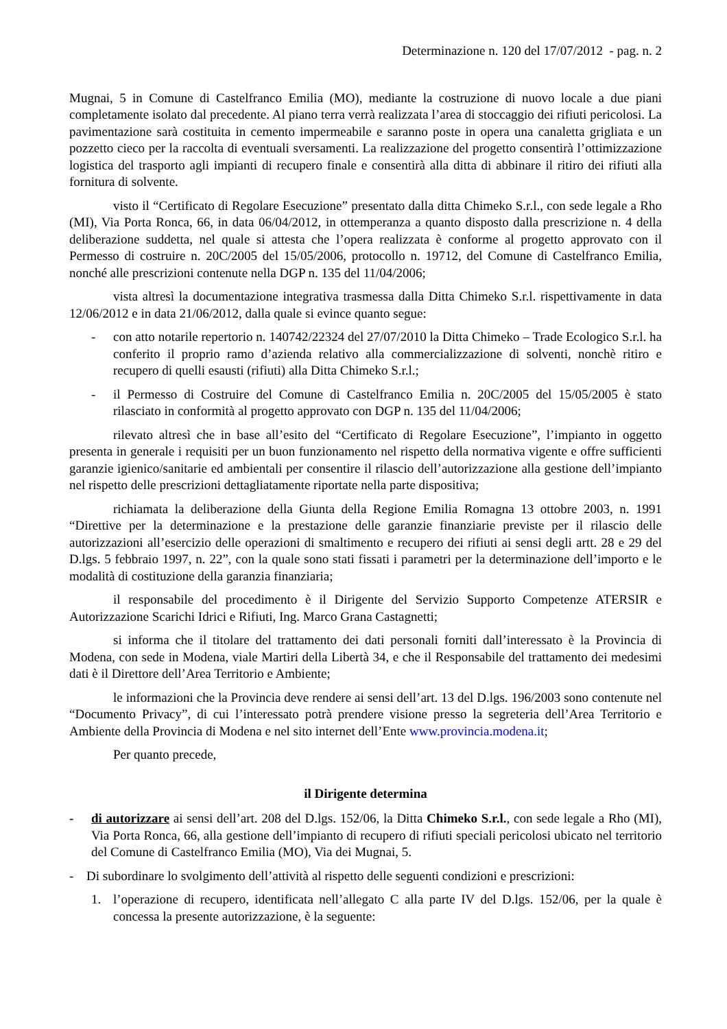Determinazione n. 120 del 17/07/2012 - pag. n. 2
Mugnai, 5 in Comune di Castelfranco Emilia (MO), mediante la costruzione di nuovo locale a due piani completamente isolato dal precedente. Al piano terra verrà realizzata l’area di stoccaggio dei rifiuti pericolosi. La pavimentazione sarà costituita in cemento impermeabile e saranno poste in opera una canaletta grigliata e un pozzetto cieco per la raccolta di eventuali sversamenti. La realizzazione del progetto consentirà l’ottimizzazione logistica del trasporto agli impianti di recupero finale e consentirà alla ditta di abbinare il ritiro dei rifiuti alla fornitura di solvente.
visto il “Certificato di Regolare Esecuzione” presentato dalla ditta Chimeko S.r.l., con sede legale a Rho (MI), Via Porta Ronca, 66, in data 06/04/2012, in ottemperanza a quanto disposto dalla prescrizione n. 4 della deliberazione suddetta, nel quale si attesta che l’opera realizzata è conforme al progetto approvato con il Permesso di costruire n. 20C/2005 del 15/05/2006, protocollo n. 19712, del Comune di Castelfranco Emilia, nonché alle prescrizioni contenute nella DGP n. 135 del 11/04/2006;
vista altresì la documentazione integrativa trasmessa dalla Ditta Chimeko S.r.l. rispettivamente in data 12/06/2012 e in data 21/06/2012, dalla quale si evince quanto segue:
- con atto notarile repertorio n. 140742/22324 del 27/07/2010 la Ditta Chimeko – Trade Ecologico S.r.l. ha conferito il proprio ramo d’azienda relativo alla commercializzazione di solventi, nonchè ritiro e recupero di quelli esausti (rifiuti) alla Ditta Chimeko S.r.l.;
- il Permesso di Costruire del Comune di Castelfranco Emilia n. 20C/2005 del 15/05/2005 è stato rilasciato in conformità al progetto approvato con DGP n. 135 del 11/04/2006;
rilevato altresì che in base all’esito del “Certificato di Regolare Esecuzione”, l’impianto in oggetto presenta in generale i requisiti per un buon funzionamento nel rispetto della normativa vigente e offre sufficienti garanzie igienico/sanitarie ed ambientali per consentire il rilascio dell’autorizzazione alla gestione dell’impianto nel rispetto delle prescrizioni dettagliatamente riportate nella parte dispositiva;
richiamata la deliberazione della Giunta della Regione Emilia Romagna 13 ottobre 2003, n. 1991 “Direttive per la determinazione e la prestazione delle garanzie finanziarie previste per il rilascio delle autorizzazioni all’esercizio delle operazioni di smaltimento e recupero dei rifiuti ai sensi degli artt. 28 e 29 del D.lgs. 5 febbraio 1997, n. 22”, con la quale sono stati fissati i parametri per la determinazione dell’importo e le modalità di costituzione della garanzia finanziaria;
il responsabile del procedimento è il Dirigente del Servizio Supporto Competenze ATERSIR e Autorizzazione Scarichi Idrici e Rifiuti, Ing. Marco Grana Castagnetti;
si informa che il titolare del trattamento dei dati personali forniti dall’interessato è la Provincia di Modena, con sede in Modena, viale Martiri della Libertà 34, e che il Responsabile del trattamento dei medesimi dati è il Direttore dell’Area Territorio e Ambiente;
le informazioni che la Provincia deve rendere ai sensi dell’art. 13 del D.lgs. 196/2003 sono contenute nel “Documento Privacy”, di cui l’interessato potrà prendere visione presso la segreteria dell’Area Territorio e Ambiente della Provincia di Modena e nel sito internet dell’Ente www.provincia.modena.it;
Per quanto precede,
il Dirigente determina
- di autorizzare ai sensi dell’art. 208 del D.lgs. 152/06, la Ditta Chimeko S.r.l., con sede legale a Rho (MI), Via Porta Ronca, 66, alla gestione dell’impianto di recupero di rifiuti speciali pericolosi ubicato nel territorio del Comune di Castelfranco Emilia (MO), Via dei Mugnai, 5.
- Di subordinare lo svolgimento dell’attività al rispetto delle seguenti condizioni e prescrizioni:
1. l’operazione di recupero, identificata nell’allegato C alla parte IV del D.lgs. 152/06, per la quale è concessa la presente autorizzazione, è la seguente: